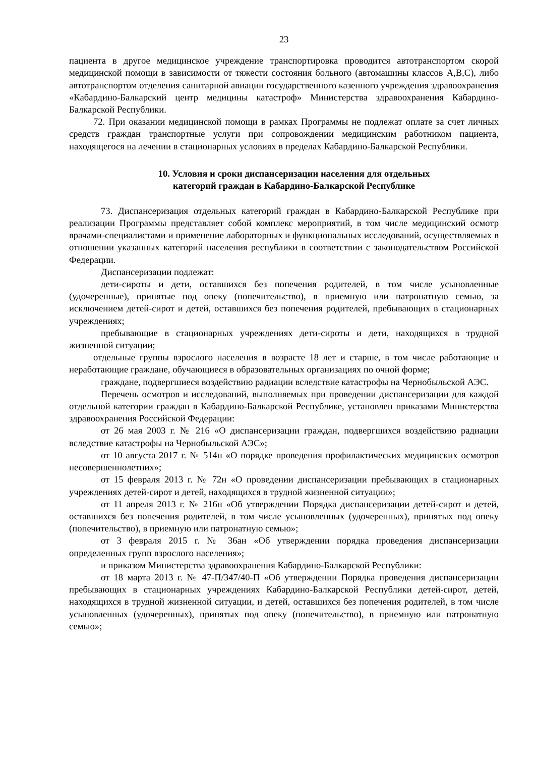23
пациента в другое медицинское учреждение транспортировка проводится автотранспортом скорой медицинской помощи в зависимости от тяжести состояния больного (автомашины классов А,В,С), либо автотранспортом отделения санитарной авиации государственного казенного учреждения здравоохранения «Кабардино-Балкарский центр медицины катастроф» Министерства здравоохранения Кабардино-Балкарской Республики.
72. При оказании медицинской помощи в рамках Программы не подлежат оплате за счет личных средств граждан транспортные услуги при сопровождении медицинским работником пациента, находящегося на лечении в стационарных условиях в пределах Кабардино-Балкарской Республики.
10. Условия и сроки диспансеризации населения для отдельных
категорий граждан в Кабардино-Балкарской Республике
73. Диспансеризация отдельных категорий граждан в Кабардино-Балкарской Республике при реализации Программы представляет собой комплекс мероприятий, в том числе медицинский осмотр врачами-специалистами и применение лабораторных и функциональных исследований, осуществляемых в отношении указанных категорий населения республики в соответствии с законодательством Российской Федерации.
Диспансеризации подлежат:
дети-сироты и дети, оставшихся без попечения родителей, в том числе усыновленные (удочеренные), принятые под опеку (попечительство), в приемную или патронатную семью, за исключением детей-сирот и детей, оставшихся без попечения родителей, пребывающих в стационарных учреждениях;
пребывающие в стационарных учреждениях дети-сироты и дети, находящихся в трудной жизненной ситуации;
отдельные группы взрослого населения в возрасте 18 лет и старше, в том числе работающие и неработающие граждане, обучающиеся в образовательных организациях по очной форме;
граждане, подвергшиеся воздействию радиации вследствие катастрофы на Чернобыльской АЭС.
Перечень осмотров и исследований, выполняемых при проведении диспансеризации для каждой отдельной категории граждан в Кабардино-Балкарской Республике, установлен приказами Министерства здравоохранения Российской Федерации:
от 26 мая 2003 г. № 216 «О диспансеризации граждан, подвергшихся воздействию радиации вследствие катастрофы на Чернобыльской АЭС»;
от 10 августа 2017 г. № 514н «О порядке проведения профилактических медицинских осмотров несовершеннолетних»;
от 15 февраля 2013 г. № 72н «О проведении диспансеризации пребывающих в стационарных учреждениях детей-сирот и детей, находящихся в трудной жизненной ситуации»;
от 11 апреля 2013 г. № 216н «Об утверждении Порядка диспансеризации детей-сирот и детей, оставшихся без попечения родителей, в том числе усыновленных (удочеренных), принятых под опеку (попечительство), в приемную или патронатную семью»;
от 3 февраля 2015 г. № 36ан «Об утверждении порядка проведения диспансеризации определенных групп взрослого населения»;
и приказом Министерства здравоохранения Кабардино-Балкарской Республики:
от 18 марта 2013 г. № 47-П/347/40-П «Об утверждении Порядка проведения диспансеризации пребывающих в стационарных учреждениях Кабардино-Балкарской Республики детей-сирот, детей, находящихся в трудной жизненной ситуации, и детей, оставшихся без попечения родителей, в том числе усыновленных (удочеренных), принятых под опеку (попечительство), в приемную или патронатную семью»;